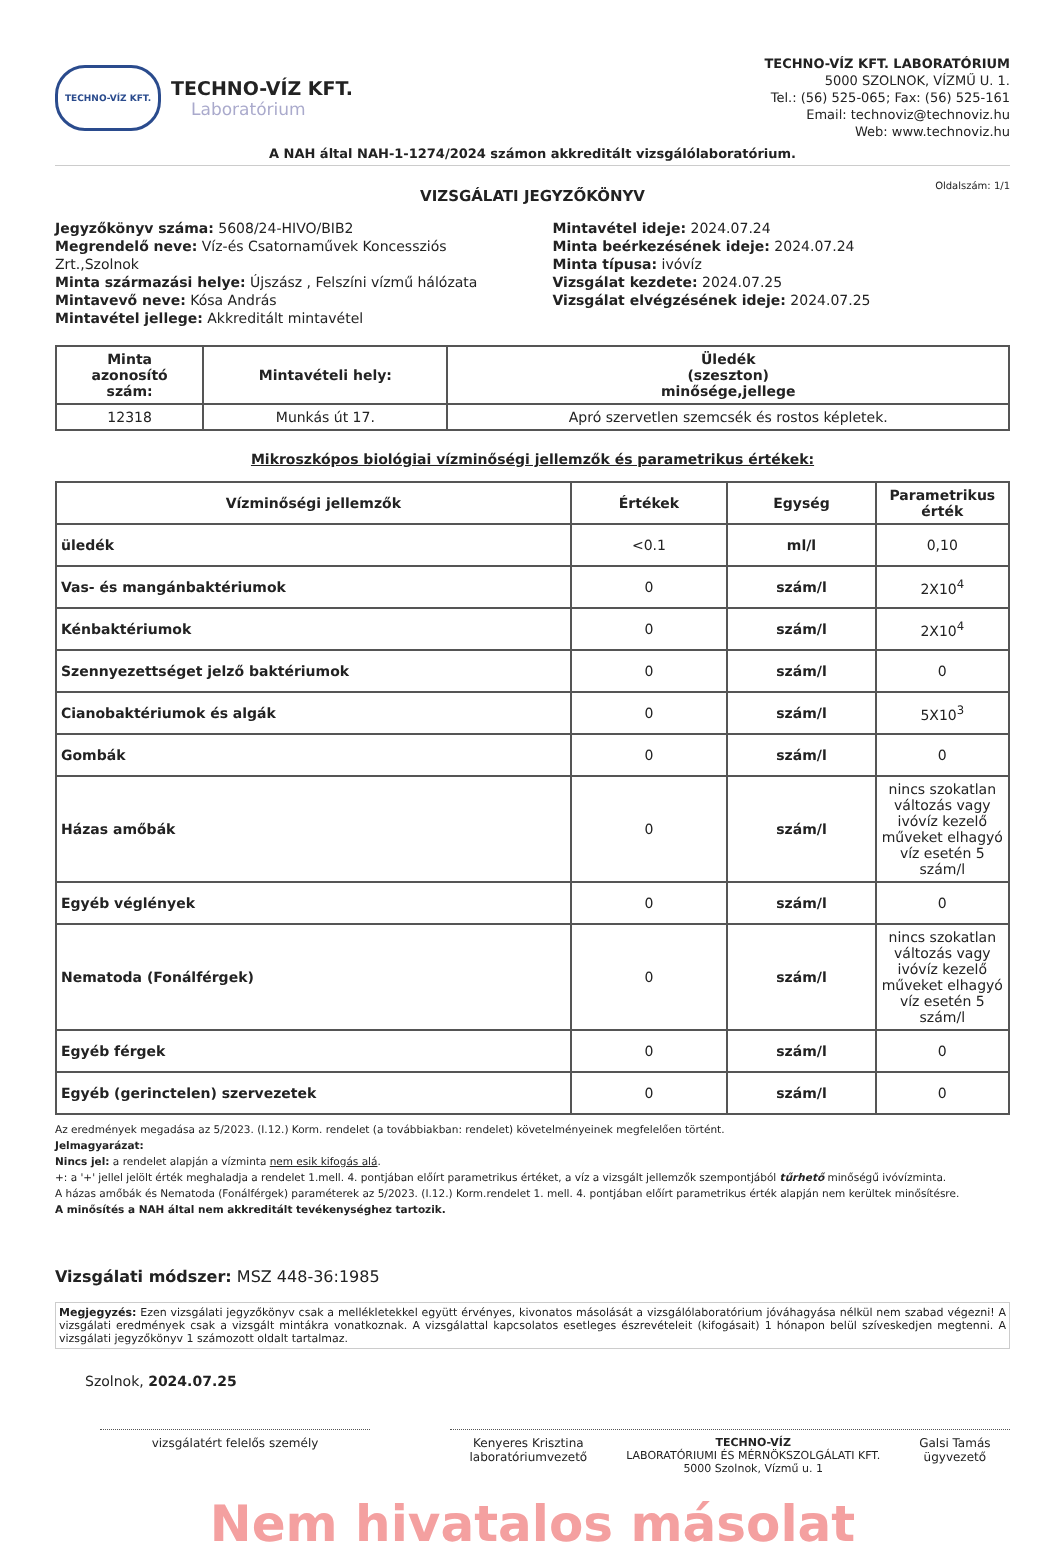TECHNO-VÍZ KFT.
TECHNO-VÍZ KFT.
Laboratórium
TECHNO-VÍZ KFT. LABORATÓRIUM
5000 SZOLNOK, VÍZMŰ U. 1.
Tel.: (56) 525-065; Fax: (56) 525-161
Email: technoviz@technoviz.hu
Web: www.technoviz.hu
A NAH által NAH-1-1274/2024 számon akkreditált vizsgálólaboratórium.
Oldalszám: 1/1
VIZSGÁLATI JEGYZŐKÖNYV
Jegyzőkönyv száma: 5608/24-HIVO/BIB2
Megrendelő neve: Víz-és Csatornaművek Koncessziós Zrt.,Szolnok
Minta származási helye: Újszász , Felszíni vízmű hálózata
Mintavevő neve: Kósa András
Mintavétel jellege: Akkreditált mintavétel
Mintavétel ideje: 2024.07.24
Minta beérkezésének ideje: 2024.07.24
Minta típusa: ivóvíz
Vizsgálat kezdete: 2024.07.25
Vizsgálat elvégzésének ideje: 2024.07.25
| Minta azonosító szám: | Mintavételi hely: | Üledék (szeszton) minősége,jellege |
| --- | --- | --- |
| 12318 | Munkás út 17. | Apró szervetlen szemcsék és rostos képletek. |
Mikroszkópos biológiai vízminőségi jellemzők és parametrikus értékek:
| Vízminőségi jellemzők | Értékek | Egység | Parametrikus érték |
| --- | --- | --- | --- |
| üledék | <0.1 | ml/l | 0,10 |
| Vas- és mangánbaktériumok | 0 | szám/l | 2X10<sup>4</sup> |
| Kénbaktériumok | 0 | szám/l | 2X10<sup>4</sup> |
| Szennyezettséget jelző baktériumok | 0 | szám/l | 0 |
| Cianobaktériumok és algák | 0 | szám/l | 5X10<sup>3</sup> |
| Gombák | 0 | szám/l | 0 |
| Házas amőbák | 0 | szám/l | nincs szokatlan változás vagy ivóvíz kezelő műveket elhagyó víz esetén 5 szám/l |
| Egyéb véglények | 0 | szám/l | 0 |
| Nematoda (Fonálférgek) | 0 | szám/l | nincs szokatlan változás vagy ivóvíz kezelő műveket elhagyó víz esetén 5 szám/l |
| Egyéb férgek | 0 | szám/l | 0 |
| Egyéb (gerinctelen) szervezetek | 0 | szám/l | 0 |
Az eredmények megadása az 5/2023. (I.12.) Korm. rendelet (a továbbiakban: rendelet) követelményeinek megfelelően történt.
Jelmagyarázat:
Nincs jel: a rendelet alapján a vízminta nem esik kifogás alá.
+: a '+' jellel jelölt érték meghaladja a rendelet 1.mell. 4. pontjában előírt parametrikus értéket, a víz a vizsgált jellemzők szempontjából tűrhető minőségű ivóvízminta.
A házas amőbák és Nematoda (Fonálférgek) paraméterek az 5/2023. (I.12.) Korm.rendelet 1. mell. 4. pontjában előírt parametrikus érték alapján nem kerültek minősítésre.
A minősítés a NAH által nem akkreditált tevékenységhez tartozik.
Vizsgálati módszer: MSZ 448-36:1985
Megjegyzés: Ezen vizsgálati jegyzőkönyv csak a mellékletekkel együtt érvényes, kivonatos másolását a vizsgálólaboratórium jóváhagyása nélkül nem szabad végezni! A vizsgálati eredmények csak a vizsgált mintákra vonatkoznak. A vizsgálattal kapcsolatos esetleges észrevételeit (kifogásait) 1 hónapon belül szíveskedjen megtenni. A vizsgálati jegyzőkönyv 1 számozott oldalt tartalmaz.
Szolnok, 2024.07.25
vizsgálatért felelős személy Kenyeres Krisztina
laboratóriumvezető TECHNO-VÍZ
LABORATÓRIUMI ÉS MÉRNÖKSZOLGÁLATI KFT.
5000 Szolnok, Vízmű u. 1 Galsi Tamás
ügyvezető
Nem hivatalos másolat